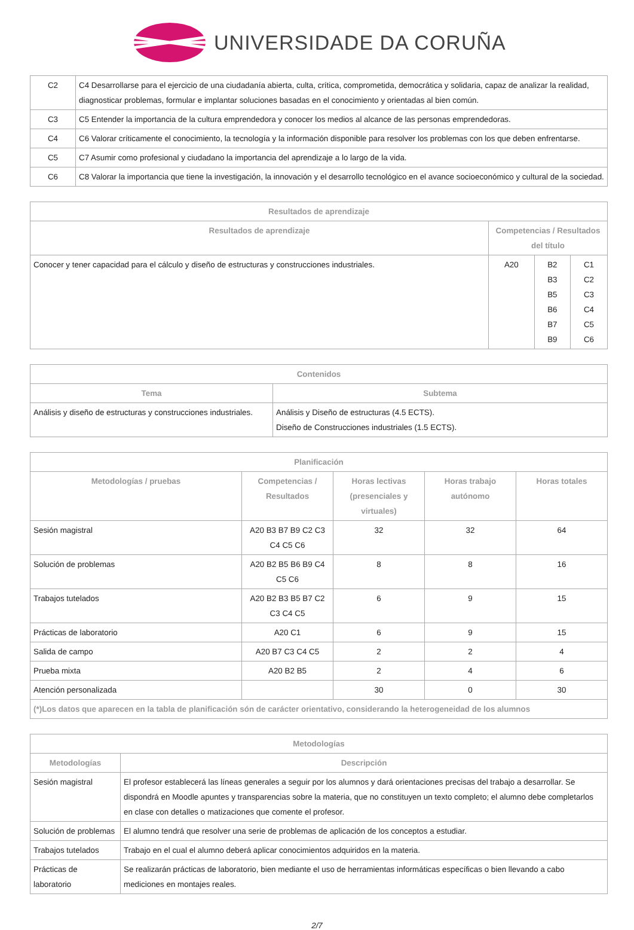UNIVERSIDADE DA CORUÑA
| C2 | C4 Desarrollarse para el ejercicio de una ciudadanía abierta, culta, crítica, comprometida, democrática y solidaria, capaz de analizar la realidad, diagnosticar problemas, formular e implantar soluciones basadas en el conocimiento y orientadas al bien común. |
| C3 | C5 Entender la importancia de la cultura emprendedora y conocer los medios al alcance de las personas emprendedoras. |
| C4 | C6 Valorar críticamente el conocimiento, la tecnología y la información disponible para resolver los problemas con los que deben enfrentarse. |
| C5 | C7 Asumir como profesional y ciudadano la importancia del aprendizaje a lo largo de la vida. |
| C6 | C8 Valorar la importancia que tiene la investigación, la innovación y el desarrollo tecnológico en el avance socioeconómico y cultural de la sociedad. |
| Resultados de aprendizaje | | | |
| --- | --- | --- | --- |
| Resultados de aprendizaje | Competencias / Resultados del título | | |
| Conocer y tener capacidad para el cálculo y diseño de estructuras y construcciones industriales. | A20 | B2 B3 B5 B6 B7 B9 | C1 C2 C3 C4 C5 C6 |
| Contenidos | |
| --- | --- |
| Tema | Subtema |
| Análisis y diseño de estructuras y construcciones industriales. | Análisis y Diseño de estructuras (4.5 ECTS). Diseño de Construcciones industriales (1.5 ECTS). |
| Planificación | | | | |
| --- | --- | --- | --- | --- |
| Metodologías / pruebas | Competencias / Resultados | Horas lectivas (presenciales y virtuales) | Horas trabajo autónomo | Horas totales |
| Sesión magistral | A20 B3 B7 B9 C2 C3 C4 C5 C6 | 32 | 32 | 64 |
| Solución de problemas | A20 B2 B5 B6 B9 C4 C5 C6 | 8 | 8 | 16 |
| Trabajos tutelados | A20 B2 B3 B5 B7 C2 C3 C4 C5 | 6 | 9 | 15 |
| Prácticas de laboratorio | A20 C1 | 6 | 9 | 15 |
| Salida de campo | A20 B7 C3 C4 C5 | 2 | 2 | 4 |
| Prueba mixta | A20 B2 B5 | 2 | 4 | 6 |
| Atención personalizada | | 30 | 0 | 30 |
| (*)Los datos que aparecen en la tabla de planificación són de carácter orientativo, considerando la heterogeneidad de los alumnos | | | | |
| Metodologías | |
| --- | --- |
| Metodologías | Descripción |
| Sesión magistral | El profesor establecerá las líneas generales a seguir por los alumnos y dará orientaciones precisas del trabajo a desarrollar. Se dispondrá en Moodle apuntes y transparencias sobre la materia, que no constituyen un texto completo; el alumno debe completarlos en clase con detalles o matizaciones que comente el profesor. |
| Solución de problemas | El alumno tendrá que resolver una serie de problemas de aplicación de los conceptos a estudiar. |
| Trabajos tutelados | Trabajo en el cual el alumno deberá aplicar conocimientos adquiridos en la materia. |
| Prácticas de laboratorio | Se realizarán prácticas de laboratorio, bien mediante el uso de herramientas informáticas específicas o bien llevando a cabo mediciones en montajes reales. |
2/7